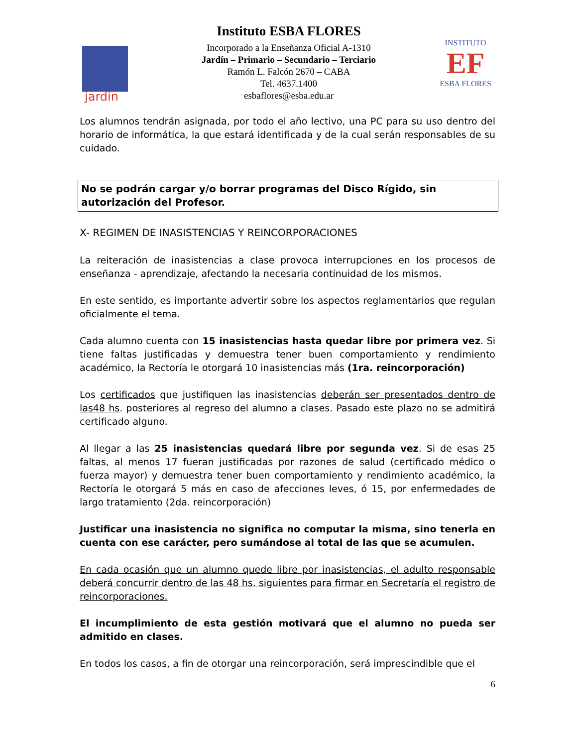jardín
Instituto ESBA FLORES
Incorporado a la Enseñanza Oficial A-1310
Jardín – Primario – Secundario – Terciario
Ramón L. Falcón 2670 – CABA
Tel. 4637.1400
esbaflores@esba.edu.ar
INSTITUTO
EF
ESBA FLORES
Los alumnos tendrán asignada, por todo el año lectivo, una PC para su uso dentro del horario de informática, la que estará identificada y de la cual serán responsables de su cuidado.
No se podrán cargar y/o borrar programas del Disco Rígido, sin autorización del Profesor.
X- REGIMEN DE INASISTENCIAS Y REINCORPORACIONES
La reiteración de inasistencias a clase provoca interrupciones en los procesos de enseñanza - aprendizaje, afectando la necesaria continuidad de los mismos.
En este sentido, es importante advertir sobre los aspectos reglamentarios que regulan oficialmente el tema.
Cada alumno cuenta con 15 inasistencias hasta quedar libre por primera vez. Si tiene faltas justificadas y demuestra tener buen comportamiento y rendimiento académico, la Rectoría le otorgará 10 inasistencias más (1ra. reincorporación)
Los certificados que justifiquen las inasistencias deberán ser presentados dentro de las48 hs. posteriores al regreso del alumno a clases. Pasado este plazo no se admitirá certificado alguno.
Al llegar a las 25 inasistencias quedará libre por segunda vez. Si de esas 25 faltas, al menos 17 fueran justificadas por razones de salud (certificado médico o fuerza mayor) y demuestra tener buen comportamiento y rendimiento académico, la Rectoría le otorgará 5 más en caso de afecciones leves, ó 15, por enfermedades de largo tratamiento (2da. reincorporación)
Justificar una inasistencia no significa no computar la misma, sino tenerla en cuenta con ese carácter, pero sumándose al total de las que se acumulen.
En cada ocasión que un alumno quede libre por inasistencias, el adulto responsable deberá concurrir dentro de las 48 hs. siguientes para firmar en Secretaría el registro de reincorporaciones.
El incumplimiento de esta gestión motivará que el alumno no pueda ser admitido en clases.
En todos los casos, a fin de otorgar una reincorporación, será imprescindible que el
6